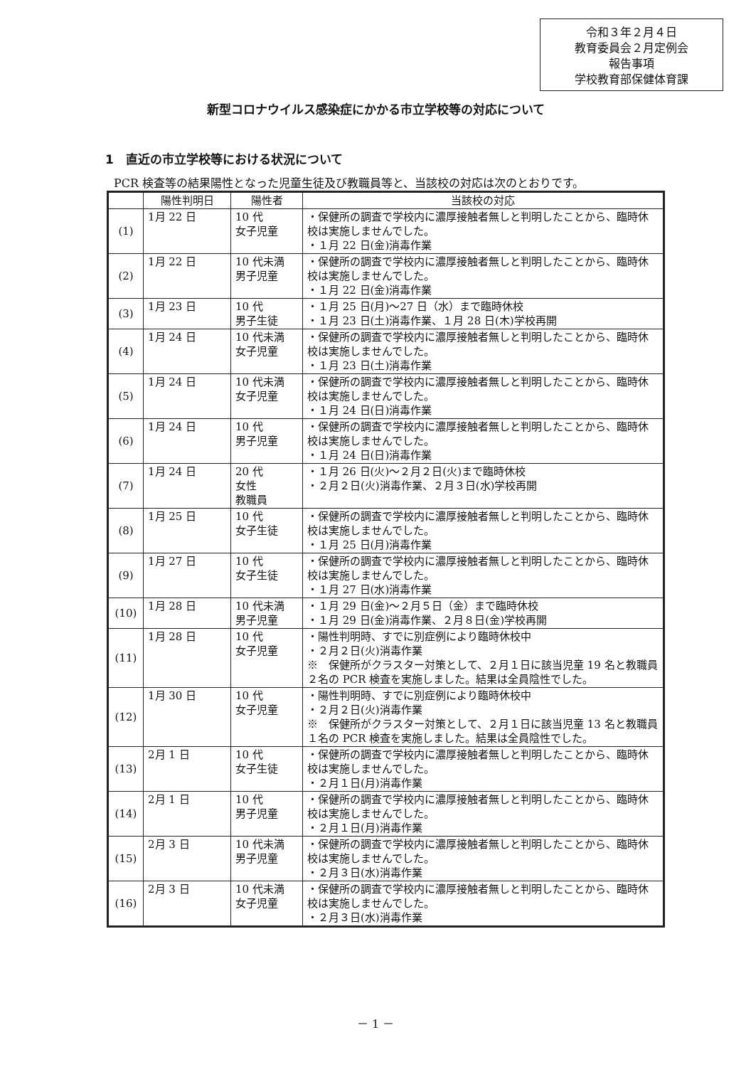令和３年２月４日
教育委員会２月定例会
報告事項
学校教育部保健体育課
新型コロナウイルス感染症にかかる市立学校等の対応について
1　直近の市立学校等における状況について
PCR 検査等の結果陽性となった児童生徒及び教職員等と、当該校の対応は次のとおりです。
| | 陽性判明日 | 陽性者 | 当該校の対応 |
| --- | --- | --- | --- |
| (1) | 1月 22 日 | 10 代 女子児童 | ・保健所の調査で学校内に濃厚接触者無しと判明したことから、臨時休校は実施しませんでした。 ・１月 22 日(金)消毒作業 |
| (2) | 1月 22 日 | 10 代未満 男子児童 | ・保健所の調査で学校内に濃厚接触者無しと判明したことから、臨時休校は実施しませんでした。 ・１月 22 日(金)消毒作業 |
| (3) | 1月 23 日 | 10 代 男子生徒 | ・１月 25 日(月)～27 日（水）まで臨時休校 ・１月 23 日(土)消毒作業、１月 28 日(木)学校再開 |
| (4) | 1月 24 日 | 10 代未満 女子児童 | ・保健所の調査で学校内に濃厚接触者無しと判明したことから、臨時休校は実施しませんでした。 ・１月 23 日(土)消毒作業 |
| (5) | 1月 24 日 | 10 代未満 女子児童 | ・保健所の調査で学校内に濃厚接触者無しと判明したことから、臨時休校は実施しませんでした。 ・１月 24 日(日)消毒作業 |
| (6) | 1月 24 日 | 10 代 男子児童 | ・保健所の調査で学校内に濃厚接触者無しと判明したことから、臨時休校は実施しませんでした。 ・１月 24 日(日)消毒作業 |
| (7) | 1月 24 日 | 20 代 女性 教職員 | ・１月 26 日(火)～２月２日(火)まで臨時休校 ・２月２日(火)消毒作業、２月３日(水)学校再開 |
| (8) | 1月 25 日 | 10 代 女子生徒 | ・保健所の調査で学校内に濃厚接触者無しと判明したことから、臨時休校は実施しませんでした。 ・１月 25 日(月)消毒作業 |
| (9) | 1月 27 日 | 10 代 女子生徒 | ・保健所の調査で学校内に濃厚接触者無しと判明したことから、臨時休校は実施しませんでした。 ・１月 27 日(水)消毒作業 |
| (10) | 1月 28 日 | 10 代未満 男子児童 | ・１月 29 日(金)～２月５日（金）まで臨時休校 ・１月 29 日(金)消毒作業、２月８日(金)学校再開 |
| (11) | 1月 28 日 | 10 代 女子児童 | ・陽性判明時、すでに別症例により臨時休校中 ・２月２日(火)消毒作業 ※ 保健所がクラスター対策として、２月１日に該当児童 19 名と教職員２名の PCR 検査を実施しました。結果は全員陰性でした。 |
| (12) | 1月 30 日 | 10 代 女子児童 | ・陽性判明時、すでに別症例により臨時休校中 ・２月２日(火)消毒作業 ※ 保健所がクラスター対策として、２月１日に該当児童 13 名と教職員１名の PCR 検査を実施しました。結果は全員陰性でした。 |
| (13) | 2月 1 日 | 10 代 女子生徒 | ・保健所の調査で学校内に濃厚接触者無しと判明したことから、臨時休校は実施しませんでした。 ・２月１日(月)消毒作業 |
| (14) | 2月 1 日 | 10 代 男子児童 | ・保健所の調査で学校内に濃厚接触者無しと判明したことから、臨時休校は実施しませんでした。 ・２月１日(月)消毒作業 |
| (15) | 2月 3 日 | 10 代未満 男子児童 | ・保健所の調査で学校内に濃厚接触者無しと判明したことから、臨時休校は実施しませんでした。 ・２月３日(水)消毒作業 |
| (16) | 2月 3 日 | 10 代未満 女子児童 | ・保健所の調査で学校内に濃厚接触者無しと判明したことから、臨時休校は実施しませんでした。 ・２月３日(水)消毒作業 |
－ 1 －